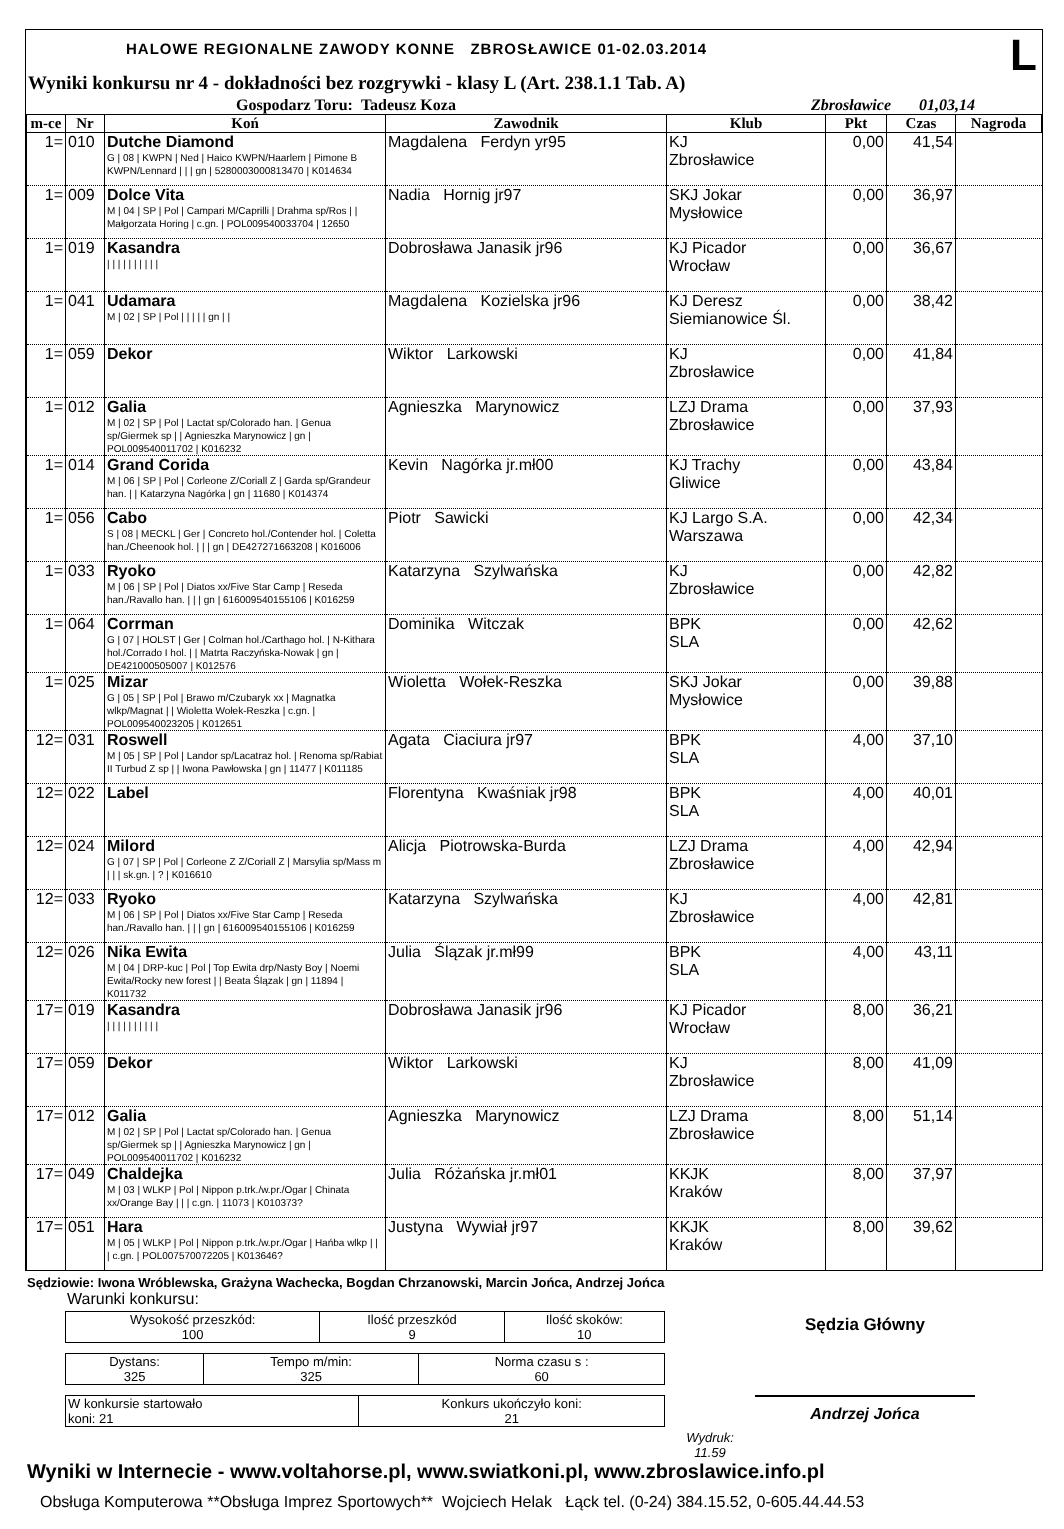HALOWE REGIONALNE ZAWODY KONNE ZBROSŁAWICE 01-02.03.2014 L
Wyniki konkursu nr 4 - dokładności bez rozgrywki - klasy L (Art. 238.1.1 Tab. A)
Gospodarz Toru: Tadeusz Koza Zbrosławice 01,03,14
| m-ce | Nr | Koń | Zawodnik | Klub | Pkt | Czas | Nagroda |
| --- | --- | --- | --- | --- | --- | --- | --- |
| 1= | 010 | Dutche Diamond G / 08 / KWPN / Ned / Haico KWPN/Haarlem / Pimone B KWPN/Lennard / / / gn / 528000300081347​0 / K014634 | Magdalena Ferdyn yr95 | KJ Zbrosławice | 0,00 | 41,54 | |
| 1= | 009 | Dolce Vita M / 04 / SP / Pol / Campari M/Caprilli / Drahma sp/Ros / / Małgorzata Horing / c.gn. / POL009540033704 / 12650 | Nadia Hornig jr97 | SKJ Jokar Mysłowice | 0,00 | 36,97 | |
| 1= | 019 | Kasandra / / / / / / / / / / | Dobrosława Janasik jr96 | KJ Picador Wrocław | 0,00 | 36,67 | |
| 1= | 041 | Udamara M / 02 / SP / Pol / / / / / gn / / | Magdalena Kozielska jr96 | KJ Deresz Siemianowice Śl. | 0,00 | 38,42 | |
| 1= | 059 | Dekor | Wiktor Larkowski | KJ Zbrosławice | 0,00 | 41,84 | |
| 1= | 012 | Galia M / 02 / SP / Pol / Lactat sp/Colorado han. / Genua sp/Giermek sp / / Agnieszka Marynowicz / gn / POL009540011702 / K016232 | Agnieszka Marynowicz | LZJ Drama Zbrosławice | 0,00 | 37,93 | |
| 1= | 014 | Grand Corida M / 06 / SP / Pol / Corleone Z/Coriall Z / Garda sp/Grandeur han. / / Katarzyna Nagórka / gn / 11680 / K014374 | Kevin Nagórka jr.mł00 | KJ Trachy Gliwice | 0,00 | 43,84 | |
| 1= | 056 | Cabo S / 08 / MECKL / Ger / Concreto hol./Contender hol. / Coletta han./Cheenook hol. / / / gn / DE427271663208 / K016006 | Piotr Sawicki | KJ Largo S.A. Warszawa | 0,00 | 42,34 | |
| 1= | 033 | Ryoko M / 06 / SP / Pol / Diatos xx/Five Star Camp / Reseda han./Ravallo han. / / / gn / 616009540155106 / K016259 | Katarzyna Szylwańska | KJ Zbrosławice | 0,00 | 42,82 | |
| 1= | 064 | Corrman G / 07 / HOLST / Ger / Colman hol./Carthago hol. / N-Kithara hol./Corrado I hol. / / Matrta Raczyńska-Nowak / gn / DE421000505007 / K012576 | Dominika Witczak | BPK SLA | 0,00 | 42,62 | |
| 1= | 025 | Mizar G / 05 / SP / Pol / Brawo m/Czubaryk xx / Magnatka wlkp/Magnat / / Wioletta Wołek-Reszka / c.gn. / POL009540023205 / K012651 | Wioletta Wołek-Reszka | SKJ Jokar Mysłowice | 0,00 | 39,88 | |
| 12= | 031 | Roswell M / 05 / SP / Pol / Landor sp/Lacatraz hol. / Renoma sp/Rabiat II Turbud Z sp / / Iwona Pawłowska / gn / 11477 / K011185 | Agata Ciaciura jr97 | BPK SLA | 4,00 | 37,10 | |
| 12= | 022 | Label | Florentyna Kwaśniak jr98 | BPK SLA | 4,00 | 40,01 | |
| 12= | 024 | Milord G / 07 / SP / Pol / Corleone Z Z/Coriall Z / Marsylia sp/Mass m / / / sk.gn. / ? / K016610 | Alicja Piotrowska-Burda | LZJ Drama Zbrosławice | 4,00 | 42,94 | |
| 12= | 033 | Ryoko M / 06 / SP / Pol / Diatos xx/Five Star Camp / Reseda han./Ravallo han. / / / gn / 616009540155106 / K016259 | Katarzyna Szylwańska | KJ Zbrosławice | 4,00 | 42,81 | |
| 12= | 026 | Nika Ewita M / 04 / DRP-kuc / Pol / Top Ewita drp/Nasty Boy / Noemi Ewita/Rocky new forest / / Beata Ślązak / gn / 11894 / K011732 | Julia Ślązak jr.mł99 | BPK SLA | 4,00 | 43,11 | |
| 17= | 019 | Kasandra / / / / / / / / / / | Dobrosława Janasik jr96 | KJ Picador Wrocław | 8,00 | 36,21 | |
| 17= | 059 | Dekor | Wiktor Larkowski | KJ Zbrosławice | 8,00 | 41,09 | |
| 17= | 012 | Galia M / 02 / SP / Pol / Lactat sp/Colorado han. / Genua sp/Giermek sp / / Agnieszka Marynowicz / gn / POL009540011702 / K016232 | Agnieszka Marynowicz | LZJ Drama Zbrosławice | 8,00 | 51,14 | |
| 17= | 049 | Chaldejka M / 03 / WLKP / Pol / Nippon p.trk./w.pr./Ogar / Chinata xx/Orange Bay / / / c.gn. / 11073 / K010373? | Julia Różańska jr.mł01 | KKJK Kraków | 8,00 | 37,97 | |
| 17= | 051 | Hara M / 05 / WLKP / Pol / Nippon p.trk./w.pr./Ogar / Hańba wlkp / / / c.gn. / POL007570072205 / K013646? | Justyna Wywiał jr97 | KKJK Kraków | 8,00 | 39,62 | |
Sędziowie: Iwona Wróblewska, Grażyna Wachecka, Bogdan Chrzanowski, Marcin Jońca, Andrzej Jońca
Warunki konkursu:
| Wysokość przeszkód: 100 | Ilość przeszkód 9 | Ilość skoków: 10 |
| Dystans: 325 | Tempo m/min: 325 | Norma czasu s : 60 |
| W konkursie startowało koni: 21 | Konkurs ukończyło koni: 21 |
Wydruk:
11.59
Sędzia Główny
Andrzej Jońca
Wyniki w Internecie - www.voltahorse.pl, www.swiatkoni.pl, www.zbroslawice.info.pl
Obsługa Komputerowa **Obsługa Imprez Sportowych** Wojciech Helak Łąck tel. (0-24) 384.15.52, 0-605.44.44.53